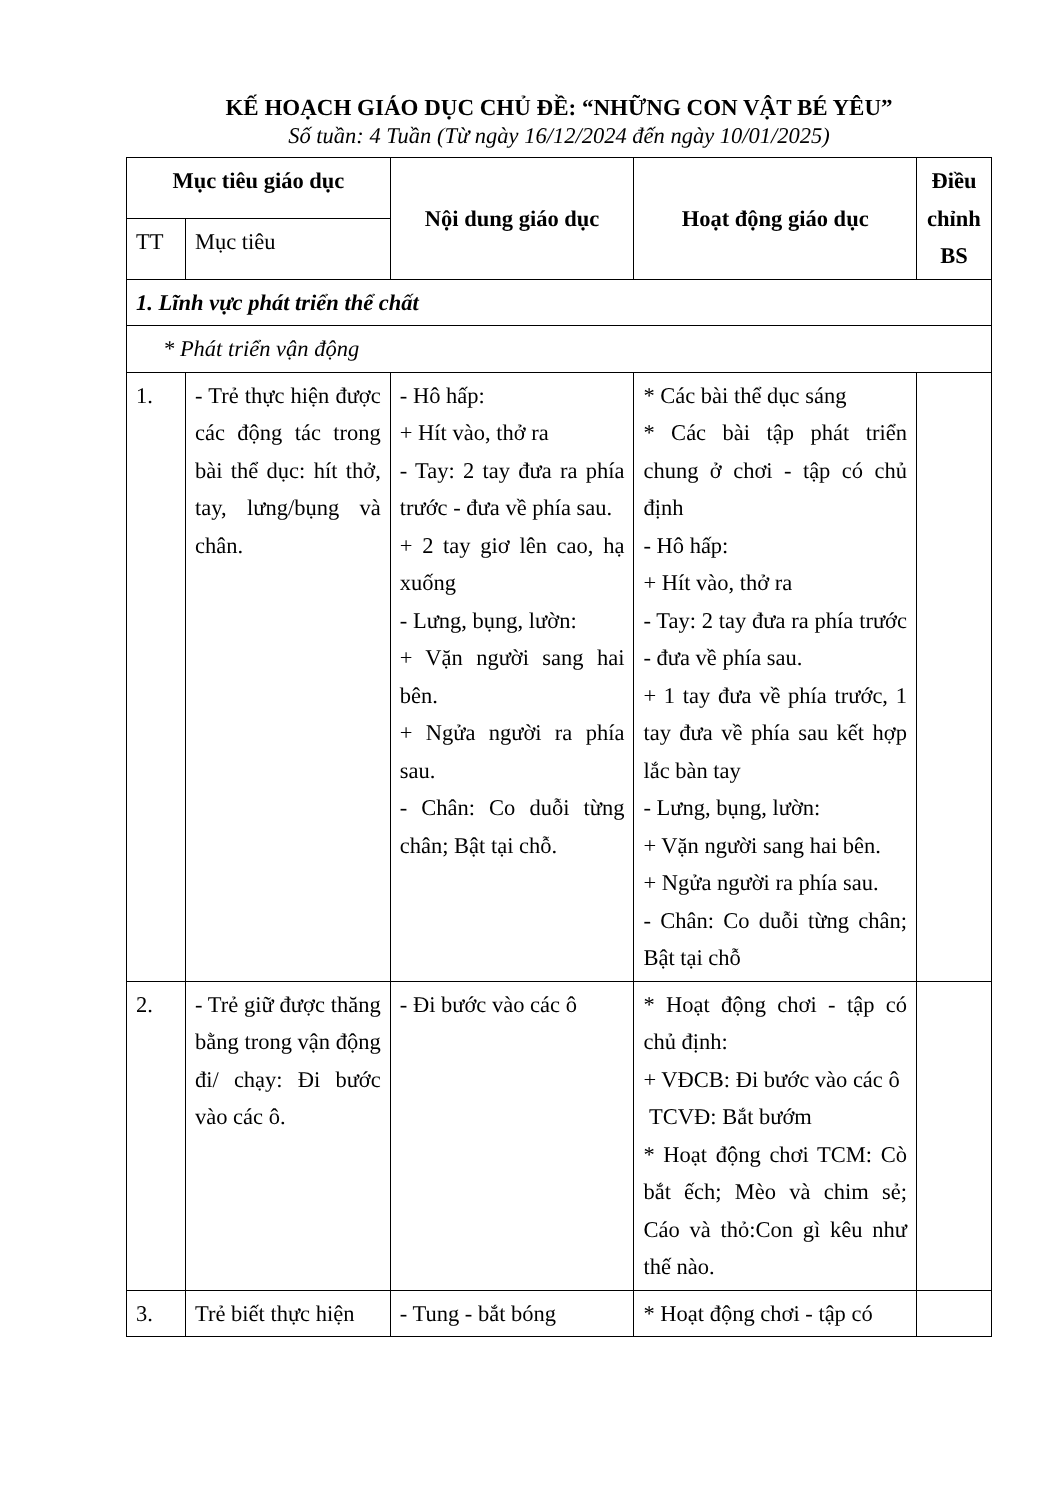KẾ HOẠCH GIÁO DỤC CHỦ ĐỀ: “NHỮNG CON VẬT BÉ YÊU”
Số tuần: 4 Tuần (Từ ngày 16/12/2024 đến ngày 10/01/2025)
| Mục tiêu giáo dục | | Nội dung giáo dục | Hoạt động giáo dục | Điều chỉnh BS |
| --- | --- | --- | --- | --- |
| TT | Mục tiêu | | | |
| 1. Lĩnh vực phát triển thể chất | | | | |
| * Phát triển vận động | | | | |
| 1. | - Trẻ thực hiện được các động tác trong bài thể dục: hít thở, tay, lưng/bụng và chân. | - Hô hấp: + Hít vào, thở ra - Tay: 2 tay đưa ra phía trước - đưa về phía sau. + 2 tay giơ lên cao, hạ xuống - Lưng, bụng, lườn: + Vặn người sang hai bên. + Ngửa người ra phía sau. - Chân: Co duỗi từng chân; Bật tại chỗ. | * Các bài thể dục sáng * Các bài tập phát triển chung ở chơi - tập có chủ định - Hô hấp: + Hít vào, thở ra - Tay: 2 tay đưa ra phía trước - đưa về phía sau. + 1 tay đưa về phía trước, 1 tay đưa về phía sau kết hợp lắc bàn tay - Lưng, bụng, lườn: + Vặn người sang hai bên. + Ngửa người ra phía sau. - Chân: Co duỗi từng chân; Bật tại chỗ | |
| 2. | - Trẻ giữ được thăng bằng trong vận động đi/ chạy: Đi bước vào các ô. | - Đi bước vào các ô | * Hoạt động chơi - tập có chủ định: + VĐCB: Đi bước vào các ô TCVĐ: Bắt bướm * Hoạt động chơi TCM: Cò bắt ếch; Mèo và chim sẻ; Cáo và thỏ:Con gì kêu như thế nào. | |
| 3. | Trẻ biết thực hiện | - Tung - bắt bóng | * Hoạt động chơi - tập có | |